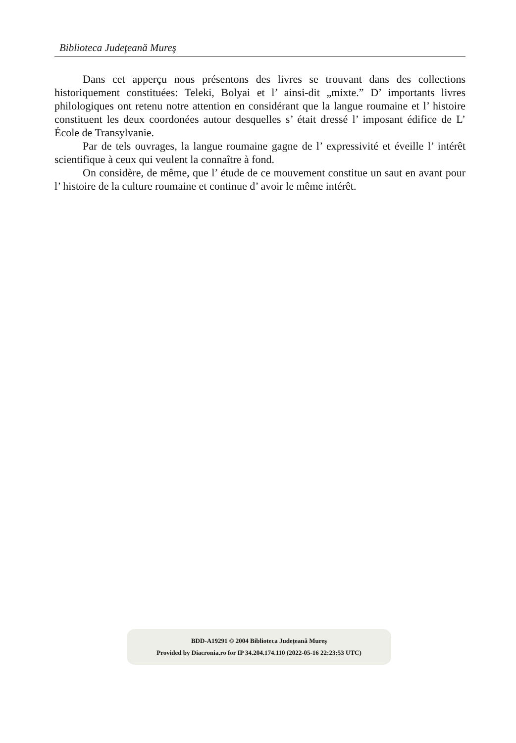Biblioteca Judeţeană Mureş
Dans cet apperçu nous présentons des livres se trouvant dans des collections historiquement constituées: Teleki, Bolyai et l’ ainsi-dit „mixte.” D’ importants livres philologiques ont retenu notre attention en considérant que la langue roumaine et l’ histoire constituent les deux coordonées autour desquelles s’ était dressé l’ imposant édifice de L’ École de Transylvanie.
Par de tels ouvrages, la langue roumaine gagne de l’ expressivité et éveille l’ intérêt scientifique à ceux qui veulent la connaître à fond.
On considère, de même, que l’ étude de ce mouvement constitue un saut en avant pour l’ histoire de la culture roumaine et continue d’ avoir le même intérêt.
BDD-A19291 © 2004 Biblioteca Județeană Mureș
Provided by Diacronia.ro for IP 34.204.174.110 (2022-05-16 22:23:53 UTC)